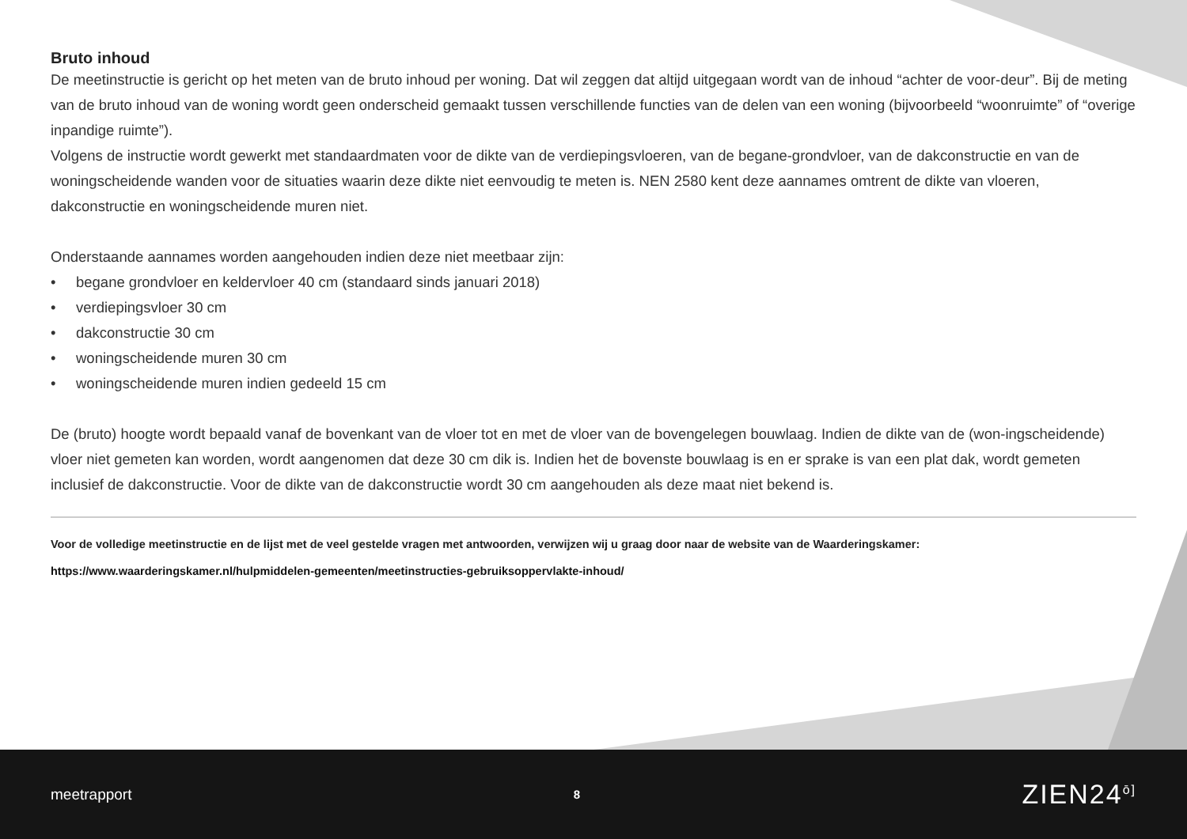Bruto inhoud
De meetinstructie is gericht op het meten van de bruto inhoud per woning. Dat wil zeggen dat altijd uitgegaan wordt van de inhoud “achter de voor-deur”. Bij de meting van de bruto inhoud van de woning wordt geen onderscheid gemaakt tussen verschillende functies van de delen van een woning (bijvoorbeeld “woonruimte” of “overige inpandige ruimte”).
Volgens de instructie wordt gewerkt met standaardmaten voor de dikte van de verdiepingsvloeren, van de begane-grondvloer, van de dakconstructie en van de woningscheidende wanden voor de situaties waarin deze dikte niet eenvoudig te meten is. NEN 2580 kent deze aannames omtrent de dikte van vloeren, dakconstructie en woningscheidende muren niet.
Onderstaande aannames worden aangehouden indien deze niet meetbaar zijn:
• begane grondvloer en keldervloer 40 cm (standaard sinds januari 2018)
• verdiepingsvloer 30 cm
• dakconstructie 30 cm
• woningscheidende muren 30 cm
• woningscheidende muren indien gedeeld 15 cm
De (bruto) hoogte wordt bepaald vanaf de bovenkant van de vloer tot en met de vloer van de bovengelegen bouwlaag. Indien de dikte van de (won-ingscheidende) vloer niet gemeten kan worden, wordt aangenomen dat deze 30 cm dik is. Indien het de bovenste bouwlaag is en er sprake is van een plat dak, wordt gemeten inclusief de dakconstructie. Voor de dikte van de dakconstructie wordt 30 cm aangehouden als deze maat niet bekend is.
Voor de volledige meetinstructie en de lijst met de veel gestelde vragen met antwoorden, verwijzen wij u graag door naar de website van de Waarderingskamer:
https://www.waarderingskamer.nl/hulpmiddelen-gemeenten/meetinstructies-gebruiksoppervlakte-inhoud/
meetrapport 8 ZIEN24<sup>ō]</sup>